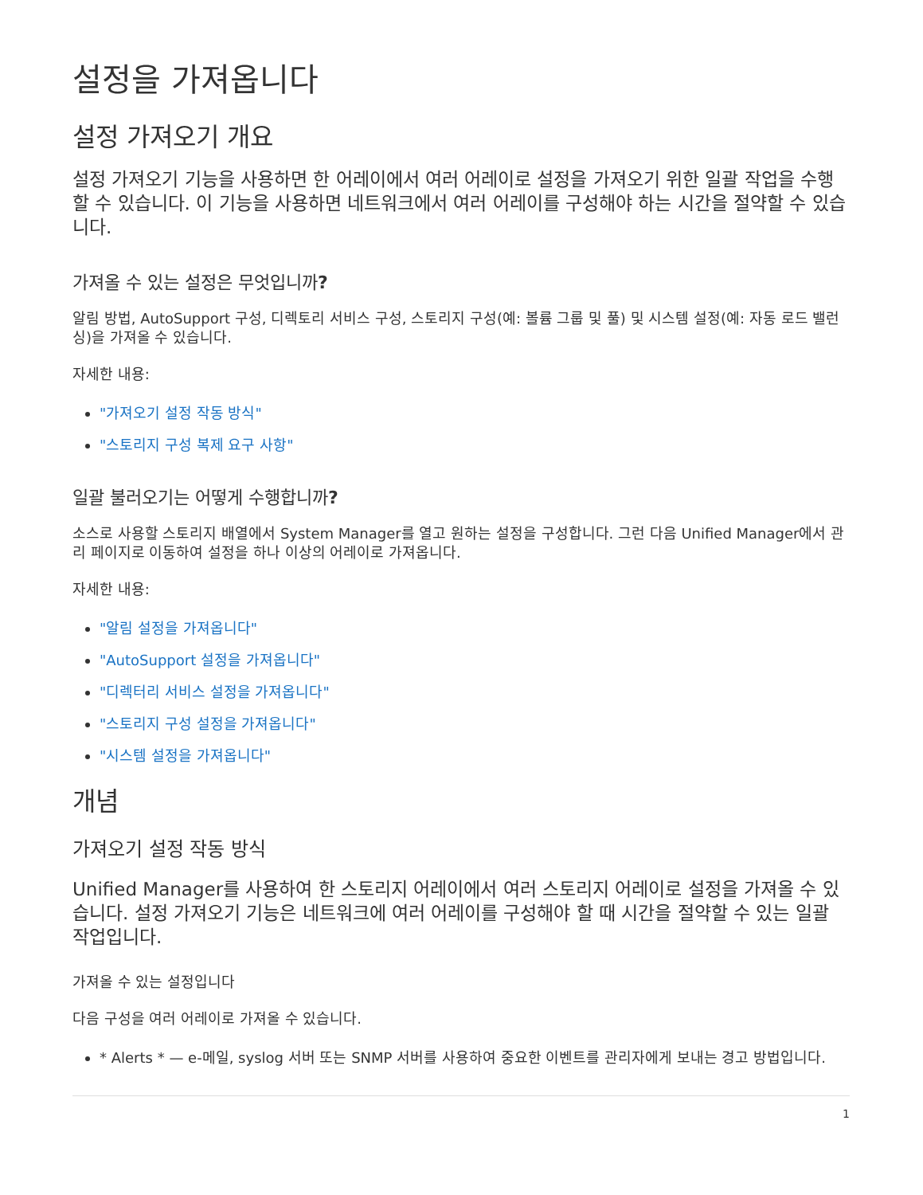설정을 가져옵니다
설정 가져오기 개요
설정 가져오기 기능을 사용하면 한 어레이에서 여러 어레이로 설정을 가져오기 위한 일괄 작업을 수행할 수 있습니다. 이 기능을 사용하면 네트워크에서 여러 어레이를 구성해야 하는 시간을 절약할 수 있습니다.
가져올 수 있는 설정은 무엇입니까?
알림 방법, AutoSupport 구성, 디렉토리 서비스 구성, 스토리지 구성(예: 볼륨 그룹 및 풀) 및 시스템 설정(예: 자동 로드 밸런싱)을 가져올 수 있습니다.
자세한 내용:
"가져오기 설정 작동 방식"
"스토리지 구성 복제 요구 사항"
일괄 불러오기는 어떻게 수행합니까?
소스로 사용할 스토리지 배열에서 System Manager를 열고 원하는 설정을 구성합니다. 그런 다음 Unified Manager에서 관리 페이지로 이동하여 설정을 하나 이상의 어레이로 가져옵니다.
자세한 내용:
"알림 설정을 가져옵니다"
"AutoSupport 설정을 가져옵니다"
"디렉터리 서비스 설정을 가져옵니다"
"스토리지 구성 설정을 가져옵니다"
"시스템 설정을 가져옵니다"
개념
가져오기 설정 작동 방식
Unified Manager를 사용하여 한 스토리지 어레이에서 여러 스토리지 어레이로 설정을 가져올 수 있습니다. 설정 가져오기 기능은 네트워크에 여러 어레이를 구성해야 할 때 시간을 절약할 수 있는 일괄 작업입니다.
가져올 수 있는 설정입니다
다음 구성을 여러 어레이로 가져올 수 있습니다.
* Alerts * — e-메일, syslog 서버 또는 SNMP 서버를 사용하여 중요한 이벤트를 관리자에게 보내는 경고 방법입니다.
1